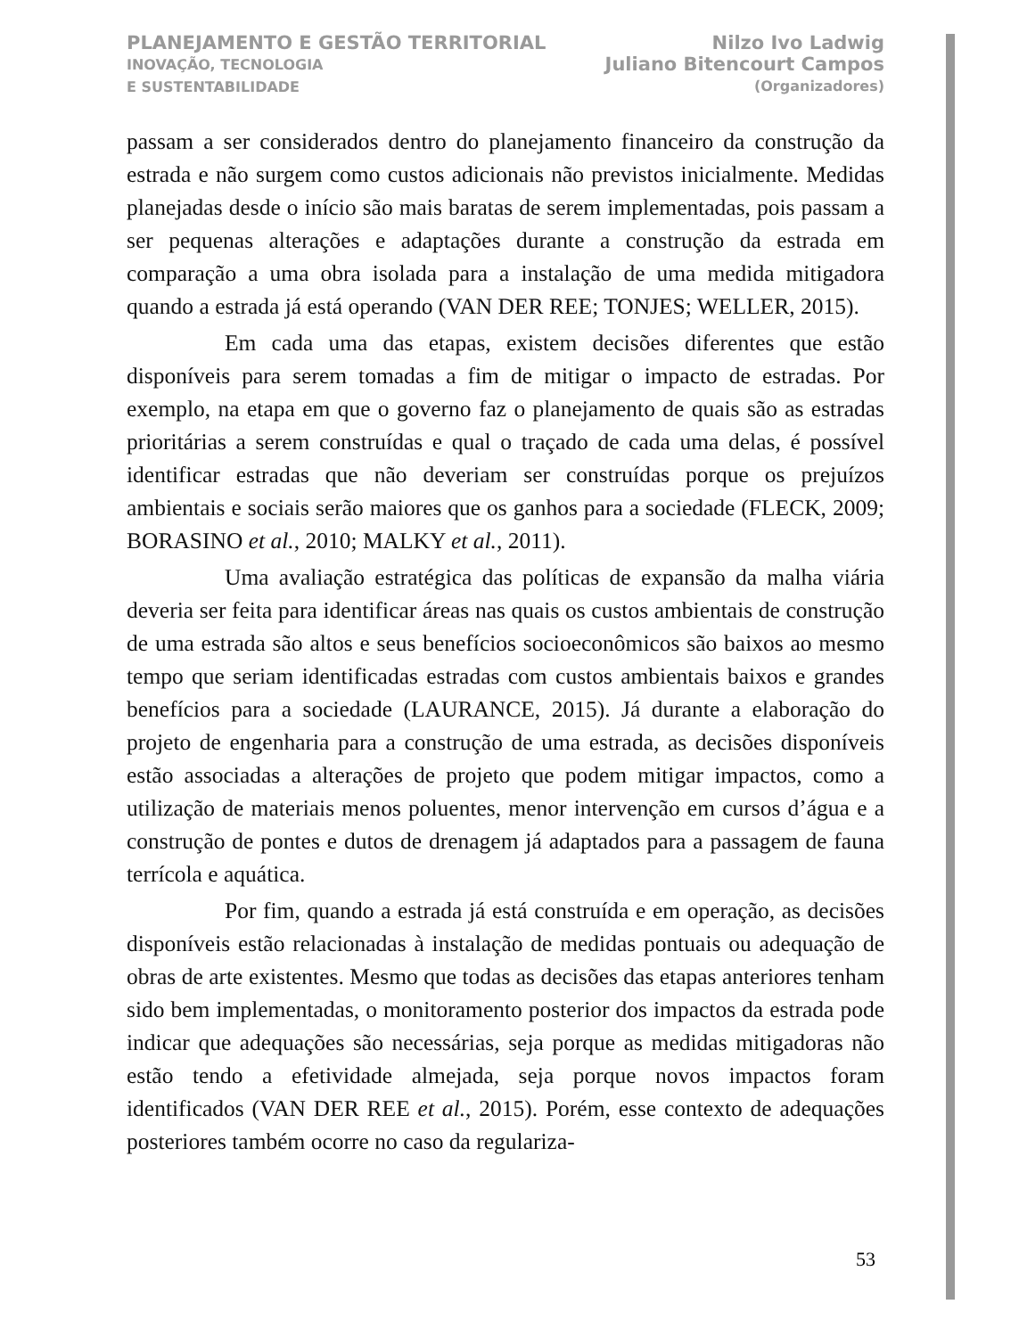PLANEJAMENTO E GESTÃO TERRITORIAL
INOVAÇÃO, TECNOLOGIA
E SUSTENTABILIDADE
Nilzo Ivo Ladwig
Juliano Bitencourt Campos
(Organizadores)
passam a ser considerados dentro do planejamento financeiro da construção da estrada e não surgem como custos adicionais não previstos inicialmente. Medidas planejadas desde o início são mais baratas de serem implementadas, pois passam a ser pequenas alterações e adaptações durante a construção da estrada em comparação a uma obra isolada para a instalação de uma medida mitigadora quando a estrada já está operando (VAN DER REE; TONJES; WELLER, 2015).
Em cada uma das etapas, existem decisões diferentes que estão disponíveis para serem tomadas a fim de mitigar o impacto de estradas. Por exemplo, na etapa em que o governo faz o planejamento de quais são as estradas prioritárias a serem construídas e qual o traçado de cada uma delas, é possível identificar estradas que não deveriam ser construídas porque os prejuízos ambientais e sociais serão maiores que os ganhos para a sociedade (FLECK, 2009; BORASINO et al., 2010; MALKY et al., 2011).
Uma avaliação estratégica das políticas de expansão da malha viária deveria ser feita para identificar áreas nas quais os custos ambientais de construção de uma estrada são altos e seus benefícios socioeconômicos são baixos ao mesmo tempo que seriam identificadas estradas com custos ambientais baixos e grandes benefícios para a sociedade (LAURANCE, 2015). Já durante a elaboração do projeto de engenharia para a construção de uma estrada, as decisões disponíveis estão associadas a alterações de projeto que podem mitigar impactos, como a utilização de materiais menos poluentes, menor intervenção em cursos d’água e a construção de pontes e dutos de drenagem já adaptados para a passagem de fauna terrícola e aquática.
Por fim, quando a estrada já está construída e em operação, as decisões disponíveis estão relacionadas à instalação de medidas pontuais ou adequação de obras de arte existentes. Mesmo que todas as decisões das etapas anteriores tenham sido bem implementadas, o monitoramento posterior dos impactos da estrada pode indicar que adequações são necessárias, seja porque as medidas mitigadoras não estão tendo a efetividade almejada, seja porque novos impactos foram identificados (VAN DER REE et al., 2015). Porém, esse contexto de adequações posteriores também ocorre no caso da regulariza-
53